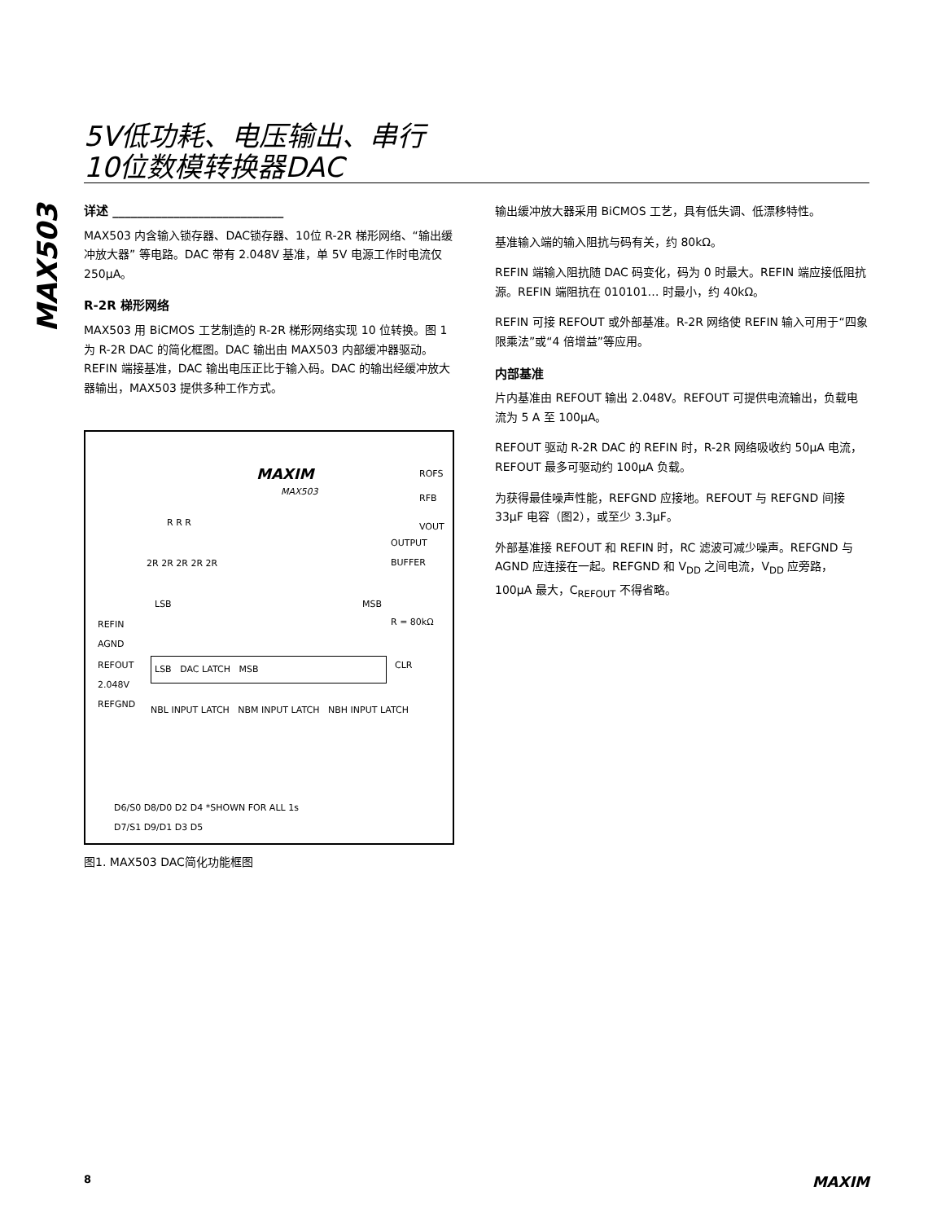5V低功耗、电压输出、串行
10位数模转换器DAC
MAX503
详述 ____________________________
MAX503 内含输入锁存器、DAC锁存器、10位 R-2R 梯形网络、“输出缓冲放大器” 等电路。DAC 带有 2.048V 基准，单 5V 电源工作时电流仅 250μA。
R-2R 梯形网络
MAX503 用 BiCMOS 工艺制造的 R-2R 梯形网络实现 10 位转换。图 1 为 R-2R DAC 的简化框图。DAC 输出由 MAX503 内部缓冲器驱动。REFIN 端接基准，DAC 输出电压正比于输入码。DAC 的输出经缓冲放大器输出，MAX503 提供多种工作方式。
MAXIM
MAX503
ROFS
RFB
VOUT
OUTPUT BUFFER
R R R
2R 2R 2R 2R 2R
LSB MSB
R = 80kΩ
REFIN
AGND
REFOUT
2.048V
REFGND
LSB DAC LATCH MSB CLR
NBL INPUT LATCH NBM INPUT LATCH NBH INPUT LATCH
D6/S0 D8/D0 D2 D4 *SHOWN FOR ALL 1s
D7/S1 D9/D1 D3 D5
图1. MAX503 DAC简化功能框图
输出缓冲放大器采用 BiCMOS 工艺，具有低失调、低漂移特性。
基准输入端的输入阻抗与码有关，约 80kΩ。
REFIN 端输入阻抗随 DAC 码变化，码为 0 时最大。REFIN 端应接低阻抗源。REFIN 端阻抗在 010101… 时最小，约 40kΩ。
REFIN 可接 REFOUT 或外部基准。R-2R 网络使 REFIN 输入可用于“四象限乘法”或“4 倍增益”等应用。
内部基准
片内基准由 REFOUT 输出 2.048V。REFOUT 可提供电流输出，负载电流为 5 A 至 100μA。
REFOUT 驱动 R-2R DAC 的 REFIN 时，R-2R 网络吸收约 50μA 电流，REFOUT 最多可驱动约 100μA 负载。
为获得最佳噪声性能，REFGND 应接地。REFOUT 与 REFGND 间接 33μF 电容（图2），或至少 3.3μF。
外部基准接 REFOUT 和 REFIN 时，RC 滤波可减少噪声。REFGND 与 AGND 应连接在一起。REFGND 和 V<sub>DD</sub> 之间电流，V<sub>DD</sub> 应旁路，100μA 最大，C<sub>REFOUT</sub> 不得省略。
8 MAXIM